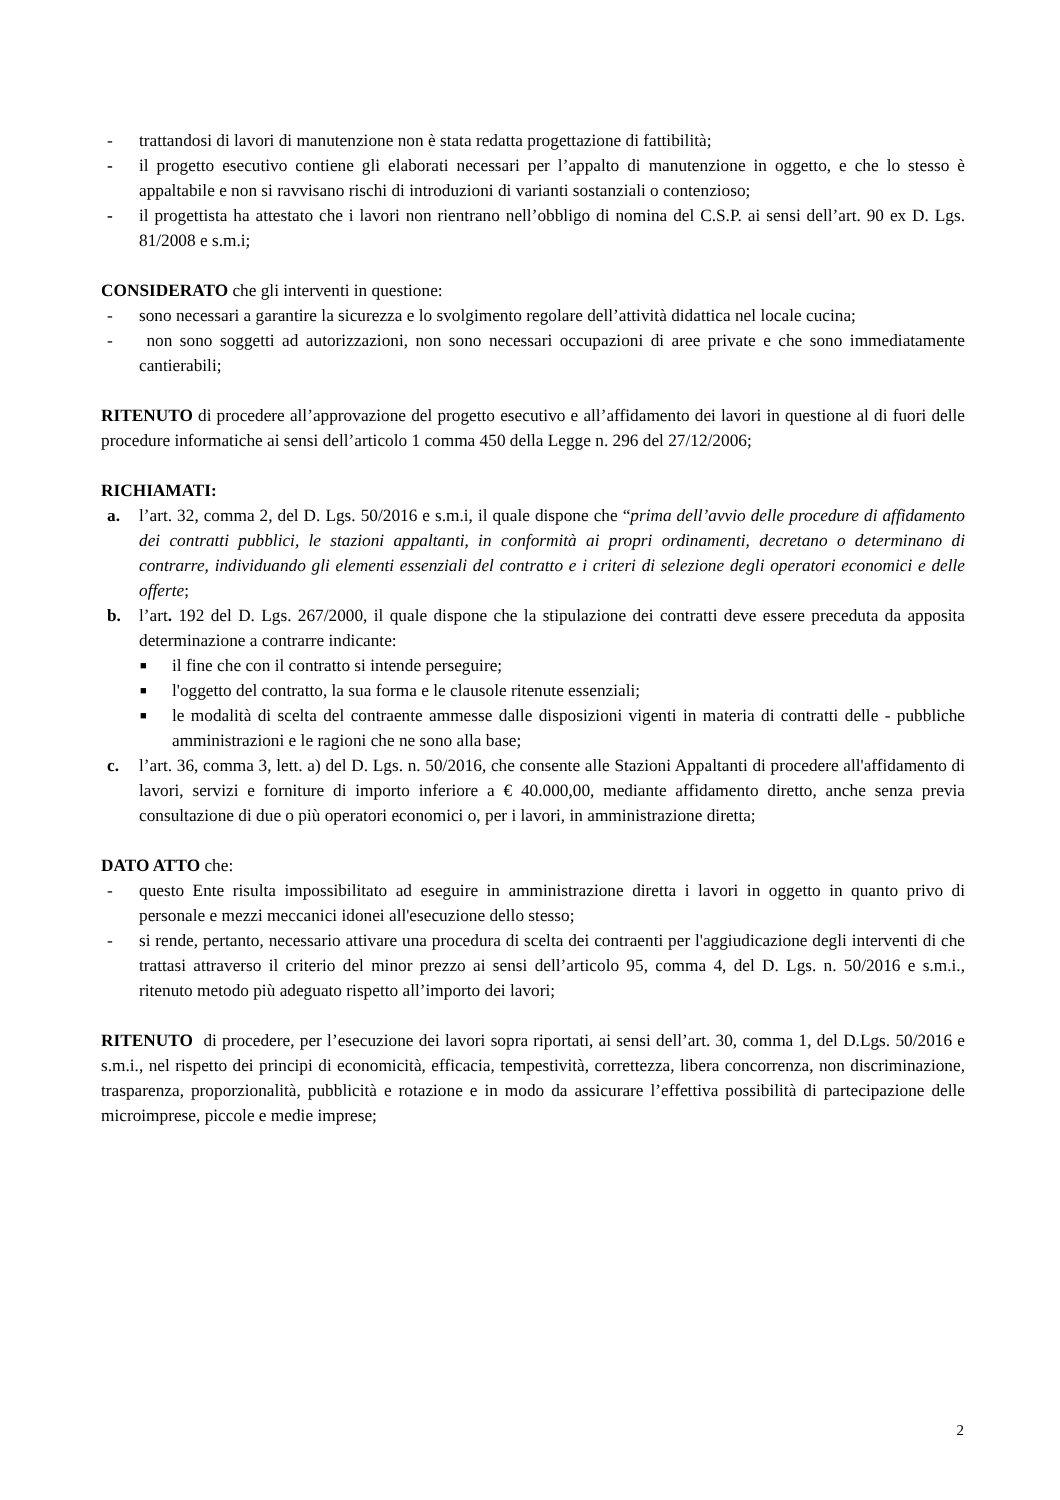- trattandosi di lavori di manutenzione non è stata redatta progettazione di fattibilità;
- il progetto esecutivo contiene gli elaborati necessari per l’appalto di manutenzione in oggetto, e che lo stesso è appaltabile e non si ravvisano rischi di introduzioni di varianti sostanziali o contenzioso;
- il progettista ha attestato che i lavori non rientrano nell’obbligo di nomina del C.S.P. ai sensi dell’art. 90 ex D. Lgs. 81/2008 e s.m.i;
CONSIDERATO che gli interventi in questione:
- sono necessari a garantire la sicurezza e lo svolgimento regolare dell’attività didattica nel locale cucina;
- non sono soggetti ad autorizzazioni, non sono necessari occupazioni di aree private e che sono immediatamente cantierabili;
RITENUTO di procedere all’approvazione del progetto esecutivo e all’affidamento dei lavori in questione al di fuori delle procedure informatiche ai sensi dell’articolo 1 comma 450 della Legge n. 296 del 27/12/2006;
RICHIAMATI:
a. l’art. 32, comma 2, del D. Lgs. 50/2016 e s.m.i, il quale dispone che “prima dell’avvio delle procedure di affidamento dei contratti pubblici, le stazioni appaltanti, in conformità ai propri ordinamenti, decretano o determinano di contrarre, individuando gli elementi essenziali del contratto e i criteri di selezione degli operatori economici e delle offerte;
b. l’art. 192 del D. Lgs. 267/2000, il quale dispone che la stipulazione dei contratti deve essere preceduta da apposita determinazione a contrarre indicante:
■ il fine che con il contratto si intende perseguire;
■ l'oggetto del contratto, la sua forma e le clausole ritenute essenziali;
■ le modalità di scelta del contraente ammesse dalle disposizioni vigenti in materia di contratti delle - pubbliche amministrazioni e le ragioni che ne sono alla base;
c. l’art. 36, comma 3, lett. a) del D. Lgs. n. 50/2016, che consente alle Stazioni Appaltanti di procedere all'affidamento di lavori, servizi e forniture di importo inferiore a € 40.000,00, mediante affidamento diretto, anche senza previa consultazione di due o più operatori economici o, per i lavori, in amministrazione diretta;
DATO ATTO che:
- questo Ente risulta impossibilitato ad eseguire in amministrazione diretta i lavori in oggetto in quanto privo di personale e mezzi meccanici idonei all'esecuzione dello stesso;
- si rende, pertanto, necessario attivare una procedura di scelta dei contraenti per l'aggiudicazione degli interventi di che trattasi attraverso il criterio del minor prezzo ai sensi dell’articolo 95, comma 4, del D. Lgs. n. 50/2016 e s.m.i., ritenuto metodo più adeguato rispetto all’importo dei lavori;
RITENUTO di procedere, per l’esecuzione dei lavori sopra riportati, ai sensi dell’art. 30, comma 1, del D.Lgs. 50/2016 e s.m.i., nel rispetto dei principi di economicità, efficacia, tempestività, correttezza, libera concorrenza, non discriminazione, trasparenza, proporzionalità, pubblicità e rotazione e in modo da assicurare l’effettiva possibilità di partecipazione delle microimprese, piccole e medie imprese;
2